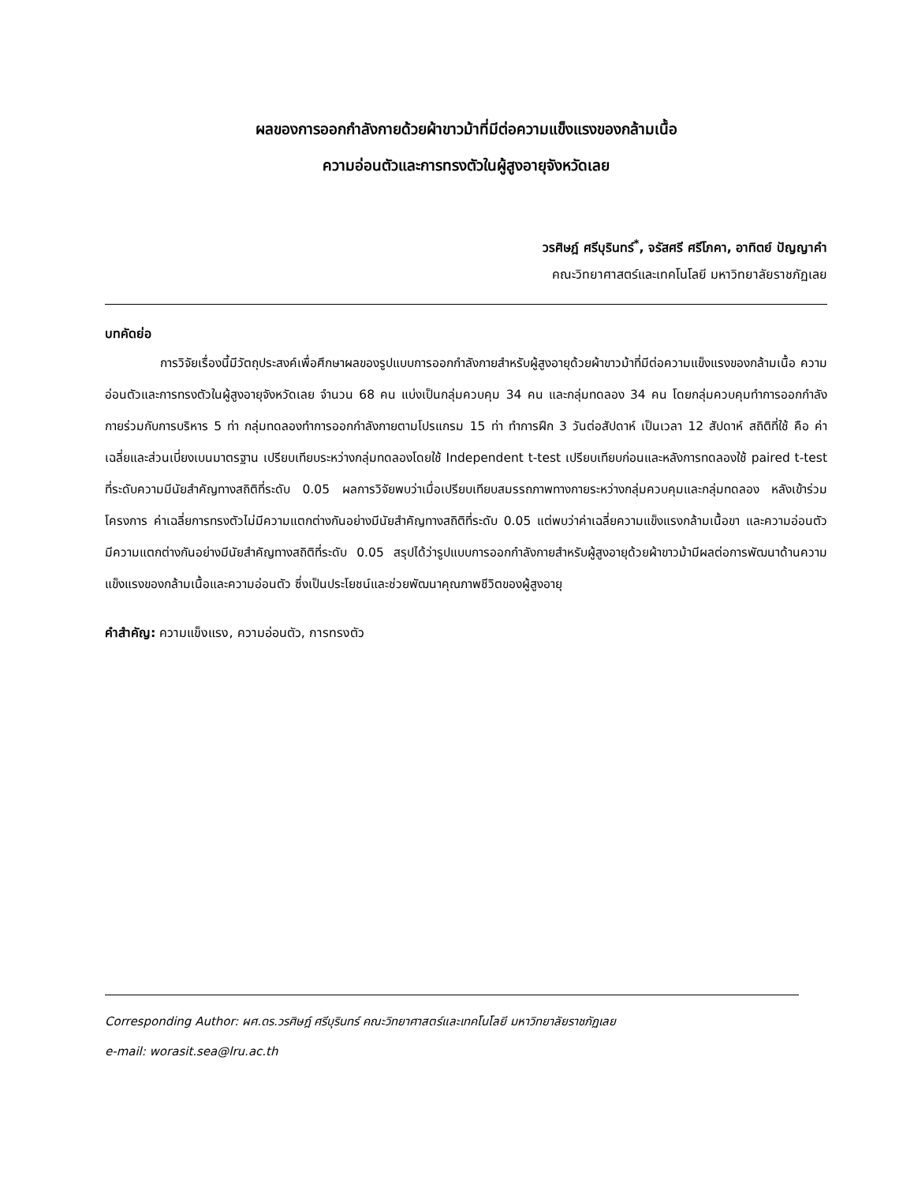ผลของการออกกำลังกายด้วยผ้าขาวม้าที่มีต่อความแข็งแรงของกล้ามเนื้อ
ความอ่อนตัวและการทรงตัวในผู้สูงอายุจังหวัดเลย
วรศิษฎ์ ศรีบุรินทร์<sup>*</sup>, จรัสศรี ศรีโภคา, อาทิตย์ ปัญญาคำ
คณะวิทยาศาสตร์และเทคโนโลยี มหาวิทยาลัยราชภัฏเลย
บทคัดย่อ
การวิจัยเรื่องนี้มีวัตถุประสงค์เพื่อศึกษาผลของรูปแบบการออกกำลังกายสำหรับผู้สูงอายุด้วยผ้าขาวม้าที่มีต่อความแข็งแรงของกล้ามเนื้อ ความอ่อนตัวและการทรงตัวในผู้สูงอายุจังหวัดเลย จำนวน 68 คน แบ่งเป็นกลุ่มควบคุม 34 คน และกลุ่มทดลอง 34 คน โดยกลุ่มควบคุมทำการออกกำลังกายร่วมกับการบริหาร 5 ท่า กลุ่มทดลองทำการออกกำลังกายตามโปรแกรม 15 ท่า ทำการฝึก 3 วันต่อสัปดาห์ เป็นเวลา 12 สัปดาห์ สถิติที่ใช้ คือ ค่าเฉลี่ยและส่วนเบี่ยงเบนมาตรฐาน เปรียบเทียบระหว่างกลุ่มทดลองโดยใช้ Independent t-test เปรียบเทียบก่อนและหลังการทดลองใช้ paired t-test ที่ระดับความมีนัยสำคัญทางสถิติที่ระดับ 0.05 ผลการวิจัยพบว่าเมื่อเปรียบเทียบสมรรถภาพทางกายระหว่างกลุ่มควบคุมและกลุ่มทดลอง หลังเข้าร่วมโครงการ ค่าเฉลี่ยการทรงตัวไม่มีความแตกต่างกันอย่างมีนัยสำคัญทางสถิติที่ระดับ 0.05 แต่พบว่าค่าเฉลี่ยความแข็งแรงกล้ามเนื้อขา และความอ่อนตัว มีความแตกต่างกันอย่างมีนัยสำคัญทางสถิติที่ระดับ 0.05 สรุปได้ว่ารูปแบบการออกกำลังกายสำหรับผู้สูงอายุด้วยผ้าขาวม้ามีผลต่อการพัฒนาด้านความแข็งแรงของกล้ามเนื้อและความอ่อนตัว ซึ่งเป็นประโยชน์และช่วยพัฒนาคุณภาพชีวิตของผู้สูงอายุ
คำสำคัญ: ความแข็งแรง, ความอ่อนตัว, การทรงตัว
Corresponding Author: ผศ.ดร.วรศิษฎ์ ศรีบุรินทร์ คณะวิทยาศาสตร์และเทคโนโลยี มหาวิทยาลัยราชภัฏเลย
e-mail: worasit.sea@lru.ac.th